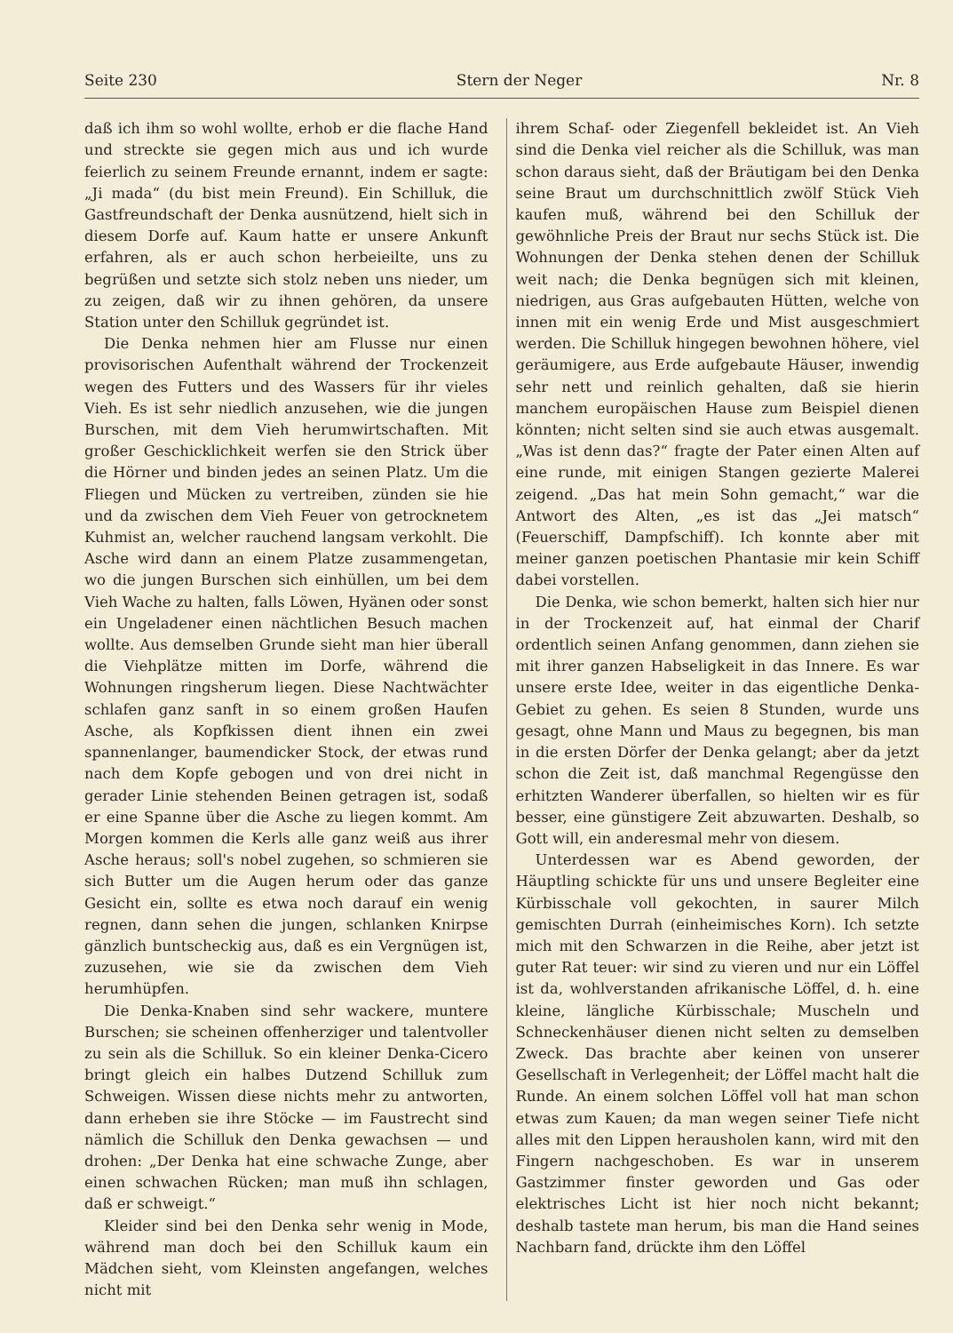Seite 230 Stern der Neger Nr. 8
daß ich ihm so wohl wollte, erhob er die flache Hand und streckte sie gegen mich aus und ich wurde feierlich zu seinem Freunde ernannt, indem er sagte: „Ji mada“ (du bist mein Freund). Ein Schilluk, die Gastfreundschaft der Denka ausnützend, hielt sich in diesem Dorfe auf. Kaum hatte er unsere Ankunft erfahren, als er auch schon herbeieilte, uns zu begrüßen und setzte sich stolz neben uns nieder, um zu zeigen, daß wir zu ihnen gehören, da unsere Station unter den Schilluk gegründet ist.
Die Denka nehmen hier am Flusse nur einen provisorischen Aufenthalt während der Trockenzeit wegen des Futters und des Wassers für ihr vieles Vieh. Es ist sehr niedlich anzusehen, wie die jungen Burschen, mit dem Vieh herumwirtschaften. Mit großer Geschicklichkeit werfen sie den Strick über die Hörner und binden jedes an seinen Platz. Um die Fliegen und Mücken zu vertreiben, zünden sie hie und da zwischen dem Vieh Feuer von getrocknetem Kuhmist an, welcher rauchend langsam verkohlt. Die Asche wird dann an einem Platze zusammengetan, wo die jungen Burschen sich einhüllen, um bei dem Vieh Wache zu halten, falls Löwen, Hyänen oder sonst ein Ungeladener einen nächtlichen Besuch machen wollte. Aus demselben Grunde sieht man hier überall die Viehplätze mitten im Dorfe, während die Wohnungen ringsherum liegen. Diese Nachtwächter schlafen ganz sanft in so einem großen Haufen Asche, als Kopfkissen dient ihnen ein zwei spannenlanger, baumendicker Stock, der etwas rund nach dem Kopfe gebogen und von drei nicht in gerader Linie stehenden Beinen getragen ist, sodaß er eine Spanne über die Asche zu liegen kommt. Am Morgen kommen die Kerls alle ganz weiß aus ihrer Asche heraus; soll's nobel zugehen, so schmieren sie sich Butter um die Augen herum oder das ganze Gesicht ein, sollte es etwa noch darauf ein wenig regnen, dann sehen die jungen, schlanken Knirpse gänzlich buntscheckig aus, daß es ein Vergnügen ist, zuzusehen, wie sie da zwischen dem Vieh herumhüpfen.
Die Denka-Knaben sind sehr wackere, muntere Burschen; sie scheinen offenherziger und talentvoller zu sein als die Schilluk. So ein kleiner Denka-Cicero bringt gleich ein halbes Dutzend Schilluk zum Schweigen. Wissen diese nichts mehr zu antworten, dann erheben sie ihre Stöcke — im Faustrecht sind nämlich die Schilluk den Denka gewachsen — und drohen: „Der Denka hat eine schwache Zunge, aber einen schwachen Rücken; man muß ihn schlagen, daß er schweigt.“
Kleider sind bei den Denka sehr wenig in Mode, während man doch bei den Schilluk kaum ein Mädchen sieht, vom Kleinsten angefangen, welches nicht mit
ihrem Schaf- oder Ziegenfell bekleidet ist. An Vieh sind die Denka viel reicher als die Schilluk, was man schon daraus sieht, daß der Bräutigam bei den Denka seine Braut um durchschnittlich zwölf Stück Vieh kaufen muß, während bei den Schilluk der gewöhnliche Preis der Braut nur sechs Stück ist. Die Wohnungen der Denka stehen denen der Schilluk weit nach; die Denka begnügen sich mit kleinen, niedrigen, aus Gras aufgebauten Hütten, welche von innen mit ein wenig Erde und Mist ausgeschmiert werden. Die Schilluk hingegen bewohnen höhere, viel geräumigere, aus Erde aufgebaute Häuser, inwendig sehr nett und reinlich gehalten, daß sie hierin manchem europäischen Hause zum Beispiel dienen könnten; nicht selten sind sie auch etwas ausgemalt. „Was ist denn das?“ fragte der Pater einen Alten auf eine runde, mit einigen Stangen gezierte Malerei zeigend. „Das hat mein Sohn gemacht,“ war die Antwort des Alten, „es ist das „Jei matsch“ (Feuerschiff, Dampfschiff). Ich konnte aber mit meiner ganzen poetischen Phantasie mir kein Schiff dabei vorstellen.
Die Denka, wie schon bemerkt, halten sich hier nur in der Trockenzeit auf, hat einmal der Charif ordentlich seinen Anfang genommen, dann ziehen sie mit ihrer ganzen Habseligkeit in das Innere. Es war unsere erste Idee, weiter in das eigentliche Denka-Gebiet zu gehen. Es seien 8 Stunden, wurde uns gesagt, ohne Mann und Maus zu begegnen, bis man in die ersten Dörfer der Denka gelangt; aber da jetzt schon die Zeit ist, daß manchmal Regengüsse den erhitzten Wanderer überfallen, so hielten wir es für besser, eine günstigere Zeit abzuwarten. Deshalb, so Gott will, ein anderesmal mehr von diesem.
Unterdessen war es Abend geworden, der Häuptling schickte für uns und unsere Begleiter eine Kürbisschale voll gekochten, in saurer Milch gemischten Durrah (einheimisches Korn). Ich setzte mich mit den Schwarzen in die Reihe, aber jetzt ist guter Rat teuer: wir sind zu vieren und nur ein Löffel ist da, wohlverstanden afrikanische Löffel, d. h. eine kleine, längliche Kürbisschale; Muscheln und Schneckenhäuser dienen nicht selten zu demselben Zweck. Das brachte aber keinen von unserer Gesellschaft in Verlegenheit; der Löffel macht halt die Runde. An einem solchen Löffel voll hat man schon etwas zum Kauen; da man wegen seiner Tiefe nicht alles mit den Lippen herausholen kann, wird mit den Fingern nachgeschoben. Es war in unserem Gastzimmer finster geworden und Gas oder elektrisches Licht ist hier noch nicht bekannt; deshalb tastete man herum, bis man die Hand seines Nachbarn fand, drückte ihm den Löffel